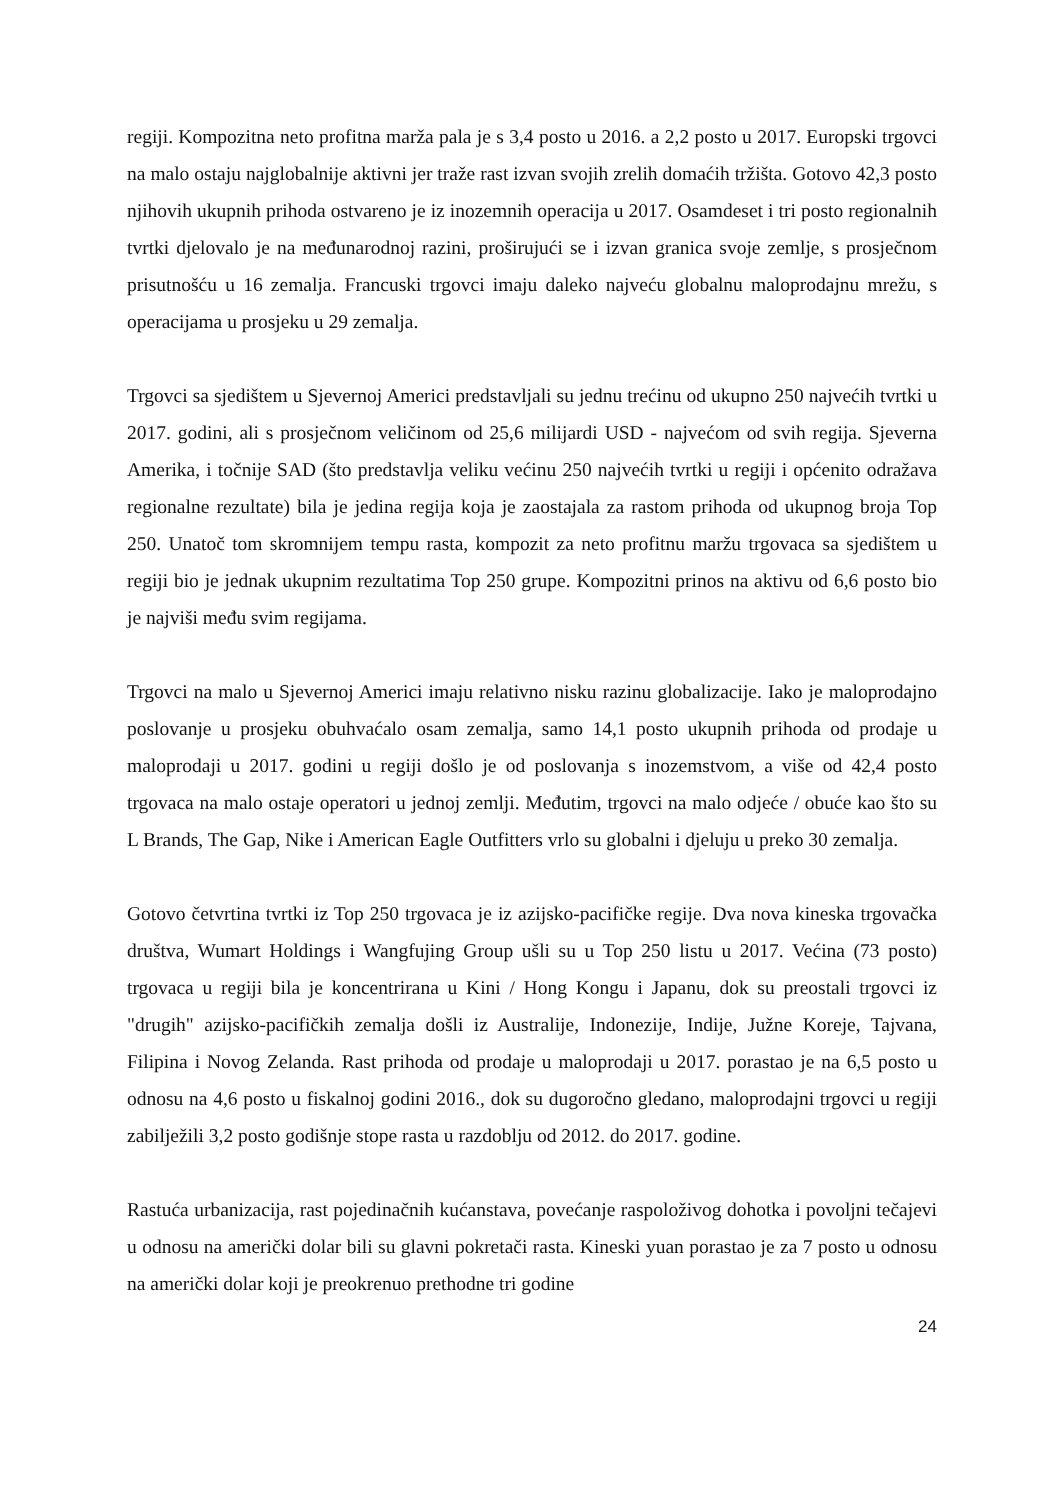regiji. Kompozitna neto profitna marža pala je s 3,4 posto u 2016. a 2,2 posto u 2017. Europski trgovci na malo ostaju najglobalnije aktivni jer traže rast izvan svojih zrelih domaćih tržišta. Gotovo 42,3 posto njihovih ukupnih prihoda ostvareno je iz inozemnih operacija u 2017. Osamdeset i tri posto regionalnih tvrtki djelovalo je na međunarodnoj razini, proširujući se i izvan granica svoje zemlje, s prosječnom prisutnošću u 16 zemalja. Francuski trgovci imaju daleko najveću globalnu maloprodajnu mrežu, s operacijama u prosjeku u 29 zemalja.
Trgovci sa sjedištem u Sjevernoj Americi predstavljali su jednu trećinu od ukupno 250 najvećih tvrtki u 2017. godini, ali s prosječnom veličinom od 25,6 milijardi USD - najvećom od svih regija. Sjeverna Amerika, i točnije SAD (što predstavlja veliku većinu 250 najvećih tvrtki u regiji i općenito odražava regionalne rezultate) bila je jedina regija koja je zaostajala za rastom prihoda od ukupnog broja Top 250. Unatoč tom skromnijem tempu rasta, kompozit za neto profitnu maržu trgovaca sa sjedištem u regiji bio je jednak ukupnim rezultatima Top 250 grupe. Kompozitni prinos na aktivu od 6,6 posto bio je najviši među svim regijama.
Trgovci na malo u Sjevernoj Americi imaju relativno nisku razinu globalizacije. Iako je maloprodajno poslovanje u prosjeku obuhvaćalo osam zemalja, samo 14,1 posto ukupnih prihoda od prodaje u maloprodaji u 2017. godini u regiji došlo je od poslovanja s inozemstvom, a više od 42,4 posto trgovaca na malo ostaje operatori u jednoj zemlji. Međutim, trgovci na malo odjeće / obuće kao što su L Brands, The Gap, Nike i American Eagle Outfitters vrlo su globalni i djeluju u preko 30 zemalja.
Gotovo četvrtina tvrtki iz Top 250 trgovaca je iz azijsko-pacifičke regije. Dva nova kineska trgovačka društva, Wumart Holdings i Wangfujing Group ušli su u Top 250 listu u 2017. Većina (73 posto) trgovaca u regiji bila je koncentrirana u Kini / Hong Kongu i Japanu, dok su preostali trgovci iz "drugih" azijsko-pacifičkih zemalja došli iz Australije, Indonezije, Indije, Južne Koreje, Tajvana, Filipina i Novog Zelanda. Rast prihoda od prodaje u maloprodaji u 2017. porastao je na 6,5 posto u odnosu na 4,6 posto u fiskalnoj godini 2016., dok su dugoročno gledano, maloprodajni trgovci u regiji zabilježili 3,2 posto godišnje stope rasta u razdoblju od 2012. do 2017. godine.
Rastuća urbanizacija, rast pojedinačnih kućanstava, povećanje raspoloživog dohotka i povoljni tečajevi u odnosu na američki dolar bili su glavni pokretači rasta. Kineski yuan porastao je za 7 posto u odnosu na američki dolar koji je preokrenuo prethodne tri godine
24